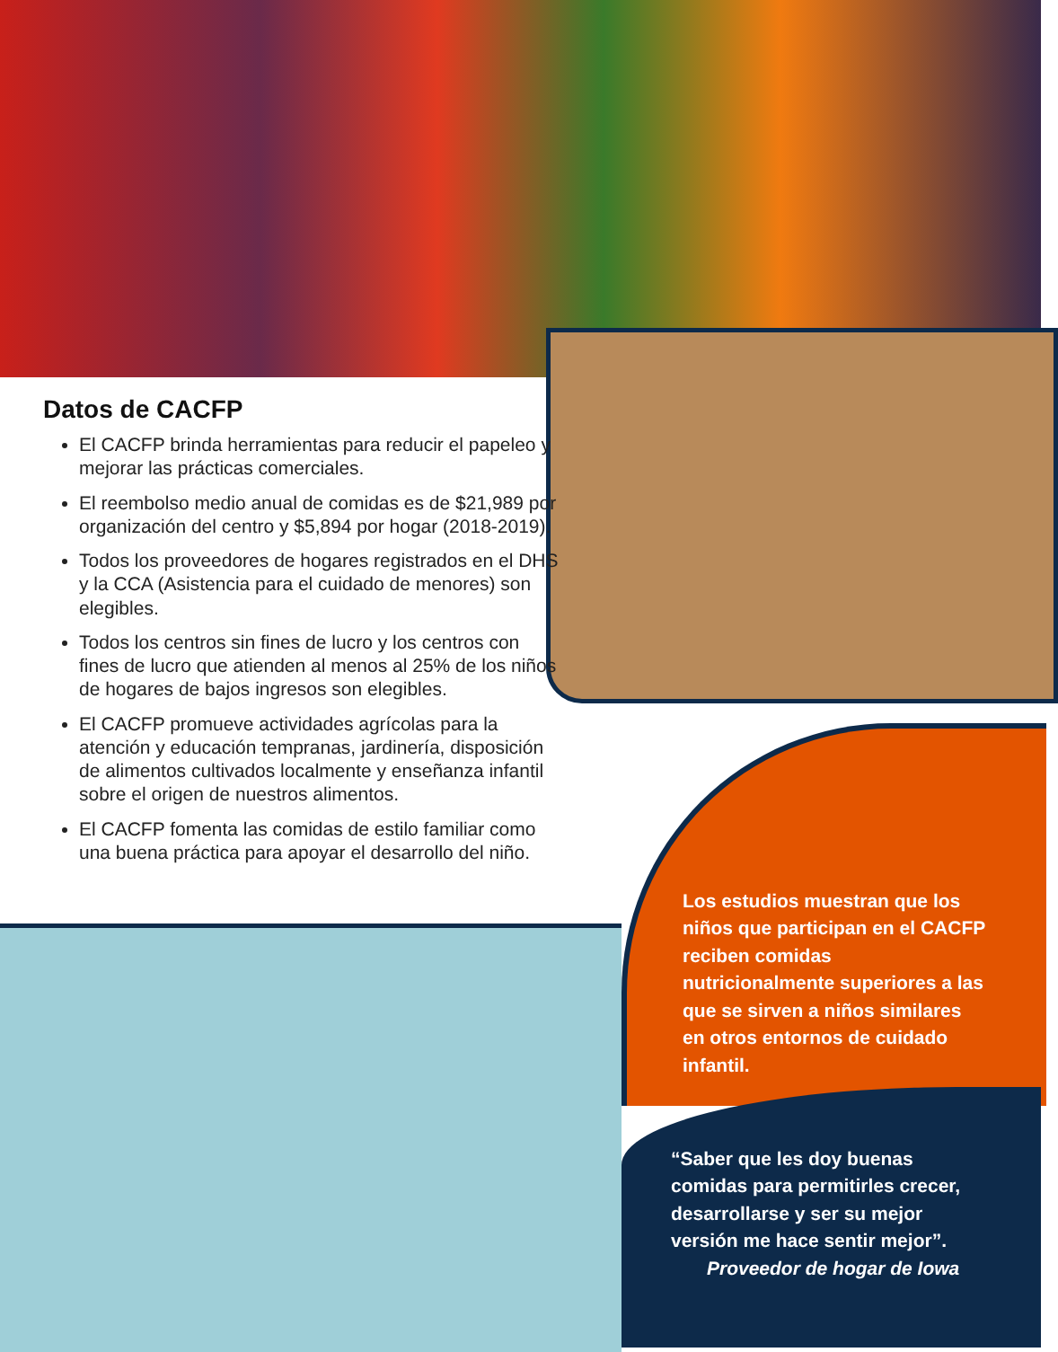Datos de CACFP
El CACFP brinda herramientas para reducir el papeleo y mejorar las prácticas comerciales.
El reembolso medio anual de comidas es de $21,989 por organización del centro y $5,894 por hogar (2018-2019).
Todos los proveedores de hogares registrados en el DHS y la CCA (Asistencia para el cuidado de menores) son elegibles.
Todos los centros sin fines de lucro y los centros con fines de lucro que atienden al menos al 25% de los niños de hogares de bajos ingresos son elegibles.
El CACFP promueve actividades agrícolas para la atención y educación tempranas, jardinería, disposición de alimentos cultivados localmente y enseñanza infantil sobre el origen de nuestros alimentos.
El CACFP fomenta las comidas de estilo familiar como una buena práctica para apoyar el desarrollo del niño.
Los estudios muestran que los niños que participan en el CACFP reciben comidas nutricionalmente superiores a las que se sirven a niños similares en otros entornos de cuidado infantil.
“Saber que les doy buenas comidas para permitirles crecer, desarrollarse y ser su mejor versión me hace sentir mejor”.
Proveedor de hogar de Iowa